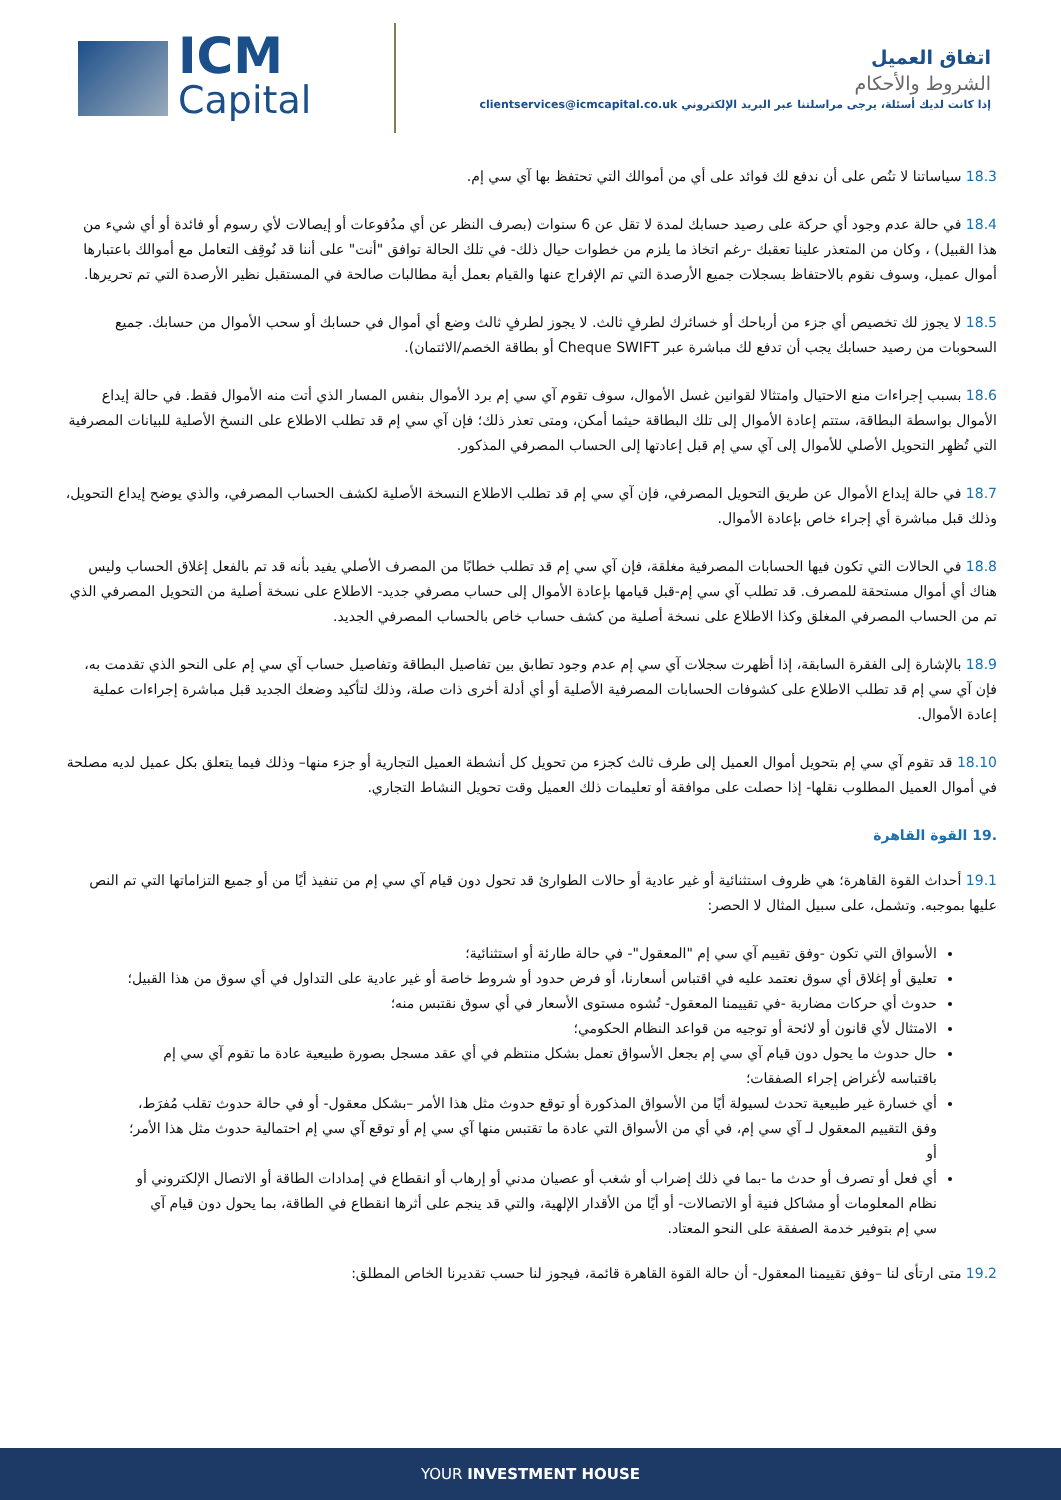ICM
Capital
اتفاق العميل
الشروط والأحكام
إذا كانت لديك أسئلة، يرجى مراسلتنا عبر البريد الإلكتروني clientservices@icmcapital.co.uk
18.3 سياساتنا لا تنُص على أن ندفع لك فوائد على أي من أموالك التي تحتفظ بها آي سي إم.
18.4 في حالة عدم وجود أي حركة على رصيد حسابك لمدة لا تقل عن 6 سنوات (بصرف النظر عن أي مدُفوعات أو إيصالات لأي رسوم أو فائدة أو أي شيء من هذا القبيل) ، وكان من المتعذر علينا تعقبك -رغم اتخاذ ما يلزم من خطوات حيال ذلك- في تلك الحالة توافق "أنت" على أننا قد نُوقِف التعامل مع أموالك باعتبارها أموال عميل، وسوف نقوم بالاحتفاظ بسجلات جميع الأرصدة التي تم الإفراج عنها والقيام بعمل أية مطالبات صالحة في المستقبل نظير الأرصدة التي تم تحريرها.
18.5 لا يجوز لك تخصيص أي جزء من أرباحك أو خسائرك لطرفٍ ثالث. لا يجوز لطرفٍ ثالث وضع أي أموال في حسابك أو سحب الأموال من حسابك. جميع السحوبات من رصيد حسابك يجب أن تدفع لك مباشرة عبر Cheque SWIFT أو بطاقة الخصم/الائتمان).
18.6 بسبب إجراءات منع الاحتيال وامتثالا لقوانين غسل الأموال، سوف تقوم آي سي إم برد الأموال بنفس المسار الذي أتت منه الأموال فقط. في حالة إيداع الأموال بواسطة البطاقة، ستتم إعادة الأموال إلى تلك البطاقة حيثما أمكن، ومتى تعذر ذلك؛ فإن آي سي إم قد تطلب الاطلاع على النسخ الأصلية للبيانات المصرفية التي تُظهِر التحويل الأصلي للأموال إلى آي سي إم قبل إعادتها إلى الحساب المصرفي المذكور.
18.7 في حالة إيداع الأموال عن طريق التحويل المصرفي، فإن آي سي إم قد تطلب الاطلاع النسخة الأصلية لكشف الحساب المصرفي، والذي يوضح إيداع التحويل، وذلك قبل مباشرة أي إجراء خاص بإعادة الأموال.
18.8 في الحالات التي تكون فيها الحسابات المصرفية مغلقة، فإن آي سي إم قد تطلب خطابًا من المصرف الأصلي يفيد بأنه قد تم بالفعل إغلاق الحساب وليس هناك أي أموال مستحقة للمصرف. قد تطلب آي سي إم-قبل قيامها بإعادة الأموال إلى حساب مصرفي جديد- الاطلاع على نسخة أصلية من التحويل المصرفي الذي تم من الحساب المصرفي المغلق وكذا الاطلاع على نسخة أصلية من كشف حساب خاص بالحساب المصرفي الجديد.
18.9 بالإشارة إلى الفقرة السابقة، إذا أظهرت سجلات آي سي إم عدم وجود تطابق بين تفاصيل البطاقة وتفاصيل حساب آي سي إم على النحو الذي تقدمت به، فإن آي سي إم قد تطلب الاطلاع على كشوفات الحسابات المصرفية الأصلية أو أي أدلة أخرى ذات صلة، وذلك لتأكيد وضعك الجديد قبل مباشرة إجراءات عملية إعادة الأموال.
18.10 قد تقوم آي سي إم بتحويل أموال العميل إلى طرف ثالث كجزء من تحويل كل أنشطة العميل التجارية أو جزء منها– وذلك فيما يتعلق بكل عميل لديه مصلحة في أموال العميل المطلوب نقلها- إذا حصلت على موافقة أو تعليمات ذلك العميل وقت تحويل النشاط التجاري.
.19 القوة القاهرة
19.1 أحداث القوة القاهرة؛ هي ظروف استثنائية أو غير عادية أو حالات الطوارئ قد تحول دون قيام آي سي إم من تنفيذ أيًا من أو جميع التزاماتها التي تم النص عليها بموجبه. وتشمل، على سبيل المثال لا الحصر:
الأسواق التي تكون -وفق تقييم آي سي إم "المعقول"- في حالة طارئة أو استثنائية؛
تعليق أو إغلاق أي سوق نعتمد عليه في اقتباس أسعارنا، أو فرض حدود أو شروط خاصة أو غير عادية على التداول في أي سوق من هذا القبيل؛
حدوث أي حركات مضاربة -في تقييمنا المعقول- تُشوه مستوى الأسعار في أي سوق نقتبس منه؛
الامتثال لأي قانون أو لائحة أو توجيه من قواعد النظام الحكومي؛
حال حدوث ما يحول دون قيام آي سي إم بجعل الأسواق تعمل بشكل منتظم في أي عقد مسجل بصورة طبيعية عادة ما تقوم آي سي إم باقتباسه لأغراض إجراء الصفقات؛
أي خسارة غير طبيعية تحدث لسيولة أيًا من الأسواق المذكورة أو توقع حدوث مثل هذا الأمر –بشكل معقول- أو في حالة حدوث تقلب مُفرَط، وفق التقييم المعقول لـ آي سي إم، في أي من الأسواق التي عادة ما تقتبس منها آي سي إم أو توقع آي سي إم احتمالية حدوث مثل هذا الأمر؛ أو
أي فعل أو تصرف أو حدث ما -بما في ذلك إضراب أو شغب أو عصيان مدني أو إرهاب أو انقطاع في إمدادات الطاقة أو الاتصال الإلكتروني أو نظام المعلومات أو مشاكل فنية أو الاتصالات- أو أيًا من الأقدار الإلهية، والتي قد ينجم على أثرها انقطاع في الطاقة، بما يحول دون قيام آي سي إم بتوفير خدمة الصفقة على النحو المعتاد.
19.2 متى ارتأى لنا –وفق تقييمنا المعقول- أن حالة القوة القاهرة قائمة، فيجوز لنا حسب تقديرنا الخاص المطلق:
YOUR INVESTMENT HOUSE